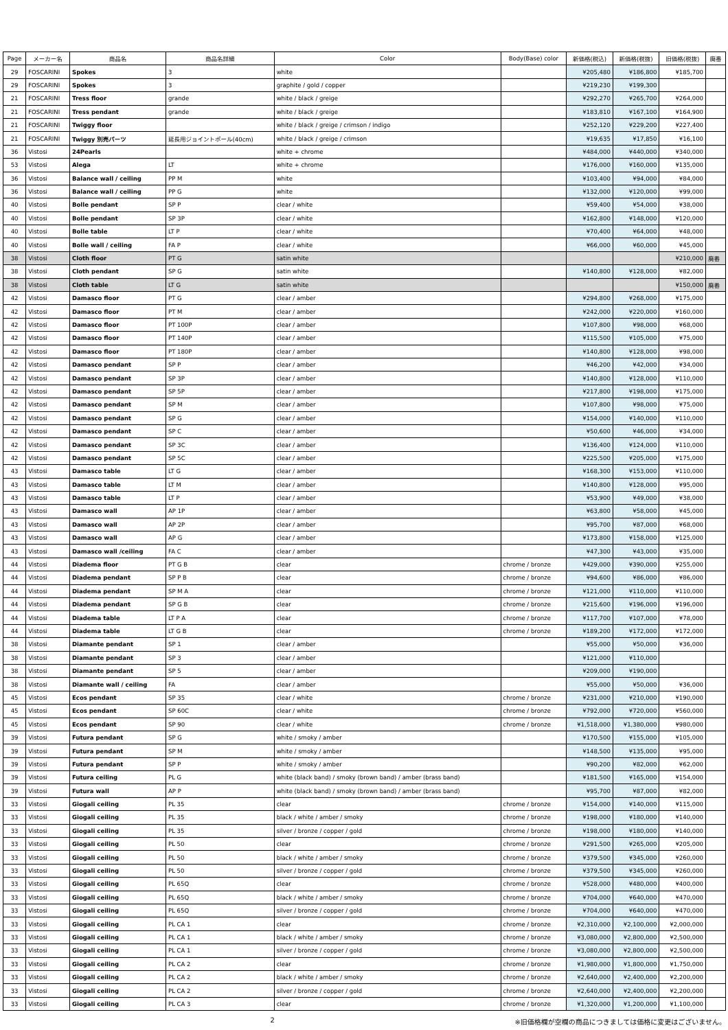| Page | メーカー名 | 商品名 | 商品名詳細 | Color | Body(Base) color | 新価格(税込) | 新価格(税抜) | 旧価格(税抜) | 廃番 |
| --- | --- | --- | --- | --- | --- | --- | --- | --- | --- |
| 29 | FOSCARINI | Spokes | 3 | white | | ¥205,480 | ¥186,800 | ¥185,700 | |
| 29 | FOSCARINI | Spokes | 3 | graphite / gold / copper | | ¥219,230 | ¥199,300 | | |
| 21 | FOSCARINI | Tress floor | grande | white / black / greige | | ¥292,270 | ¥265,700 | ¥264,000 | |
| 21 | FOSCARINI | Tress pendant | grande | white / black / greige | | ¥183,810 | ¥167,100 | ¥164,900 | |
| 21 | FOSCARINI | Twiggy floor | | white / black / greige / crimson / indigo | | ¥252,120 | ¥229,200 | ¥227,400 | |
| 21 | FOSCARINI | Twiggy 別売パーツ | 延長用ジョイントポール(40cm) | white / black / greige / crimson | | ¥19,635 | ¥17,850 | ¥16,100 | |
| 36 | Vistosi | 24Pearls | | white + chrome | | ¥484,000 | ¥440,000 | ¥340,000 | |
| 53 | Vistosi | Alega | LT | white + chrome | | ¥176,000 | ¥160,000 | ¥135,000 | |
| 36 | Vistosi | Balance wall / ceiling | PP M | white | | ¥103,400 | ¥94,000 | ¥84,000 | |
| 36 | Vistosi | Balance wall / ceiling | PP G | white | | ¥132,000 | ¥120,000 | ¥99,000 | |
| 40 | Vistosi | Bolle pendant | SP P | clear / white | | ¥59,400 | ¥54,000 | ¥38,000 | |
| 40 | Vistosi | Bolle pendant | SP 3P | clear / white | | ¥162,800 | ¥148,000 | ¥120,000 | |
| 40 | Vistosi | Bolle table | LT P | clear / white | | ¥70,400 | ¥64,000 | ¥48,000 | |
| 40 | Vistosi | Bolle wall / ceiling | FA P | clear / white | | ¥66,000 | ¥60,000 | ¥45,000 | |
| 38 | Vistosi | Cloth floor | PT G | satin white | | | | ¥210,000 | 廃番 |
| 38 | Vistosi | Cloth pendant | SP G | satin white | | ¥140,800 | ¥128,000 | ¥82,000 | |
| 38 | Vistosi | Cloth table | LT G | satin white | | | | ¥150,000 | 廃番 |
| 42 | Vistosi | Damasco floor | PT G | clear / amber | | ¥294,800 | ¥268,000 | ¥175,000 | |
| 42 | Vistosi | Damasco floor | PT M | clear / amber | | ¥242,000 | ¥220,000 | ¥160,000 | |
| 42 | Vistosi | Damasco floor | PT 100P | clear / amber | | ¥107,800 | ¥98,000 | ¥68,000 | |
| 42 | Vistosi | Damasco floor | PT 140P | clear / amber | | ¥115,500 | ¥105,000 | ¥75,000 | |
| 42 | Vistosi | Damasco floor | PT 180P | clear / amber | | ¥140,800 | ¥128,000 | ¥98,000 | |
| 42 | Vistosi | Damasco pendant | SP P | clear / amber | | ¥46,200 | ¥42,000 | ¥34,000 | |
| 42 | Vistosi | Damasco pendant | SP 3P | clear / amber | | ¥140,800 | ¥128,000 | ¥110,000 | |
| 42 | Vistosi | Damasco pendant | SP 5P | clear / amber | | ¥217,800 | ¥198,000 | ¥175,000 | |
| 42 | Vistosi | Damasco pendant | SP M | clear / amber | | ¥107,800 | ¥98,000 | ¥75,000 | |
| 42 | Vistosi | Damasco pendant | SP G | clear / amber | | ¥154,000 | ¥140,000 | ¥110,000 | |
| 42 | Vistosi | Damasco pendant | SP C | clear / amber | | ¥50,600 | ¥46,000 | ¥34,000 | |
| 42 | Vistosi | Damasco pendant | SP 3C | clear / amber | | ¥136,400 | ¥124,000 | ¥110,000 | |
| 42 | Vistosi | Damasco pendant | SP 5C | clear / amber | | ¥225,500 | ¥205,000 | ¥175,000 | |
| 43 | Vistosi | Damasco table | LT G | clear / amber | | ¥168,300 | ¥153,000 | ¥110,000 | |
| 43 | Vistosi | Damasco table | LT M | clear / amber | | ¥140,800 | ¥128,000 | ¥95,000 | |
| 43 | Vistosi | Damasco table | LT P | clear / amber | | ¥53,900 | ¥49,000 | ¥38,000 | |
| 43 | Vistosi | Damasco wall | AP 1P | clear / amber | | ¥63,800 | ¥58,000 | ¥45,000 | |
| 43 | Vistosi | Damasco wall | AP 2P | clear / amber | | ¥95,700 | ¥87,000 | ¥68,000 | |
| 43 | Vistosi | Damasco wall | AP G | clear / amber | | ¥173,800 | ¥158,000 | ¥125,000 | |
| 43 | Vistosi | Damasco wall /ceiling | FA C | clear / amber | | ¥47,300 | ¥43,000 | ¥35,000 | |
| 44 | Vistosi | Diadema floor | PT G B | clear | chrome / bronze | ¥429,000 | ¥390,000 | ¥255,000 | |
| 44 | Vistosi | Diadema pendant | SP P B | clear | chrome / bronze | ¥94,600 | ¥86,000 | ¥86,000 | |
| 44 | Vistosi | Diadema pendant | SP M A | clear | chrome / bronze | ¥121,000 | ¥110,000 | ¥110,000 | |
| 44 | Vistosi | Diadema pendant | SP G B | clear | chrome / bronze | ¥215,600 | ¥196,000 | ¥196,000 | |
| 44 | Vistosi | Diadema table | LT P A | clear | chrome / bronze | ¥117,700 | ¥107,000 | ¥78,000 | |
| 44 | Vistosi | Diadema table | LT G B | clear | chrome / bronze | ¥189,200 | ¥172,000 | ¥172,000 | |
| 38 | Vistosi | Diamante pendant | SP 1 | clear / amber | | ¥55,000 | ¥50,000 | ¥36,000 | |
| 38 | Vistosi | Diamante pendant | SP 3 | clear / amber | | ¥121,000 | ¥110,000 | | |
| 38 | Vistosi | Diamante pendant | SP 5 | clear / amber | | ¥209,000 | ¥190,000 | | |
| 38 | Vistosi | Diamante wall / ceiling | FA | clear / amber | | ¥55,000 | ¥50,000 | ¥36,000 | |
| 45 | Vistosi | Ecos pendant | SP 35 | clear / white | chrome / bronze | ¥231,000 | ¥210,000 | ¥190,000 | |
| 45 | Vistosi | Ecos pendant | SP 60C | clear / white | chrome / bronze | ¥792,000 | ¥720,000 | ¥560,000 | |
| 45 | Vistosi | Ecos pendant | SP 90 | clear / white | chrome / bronze | ¥1,518,000 | ¥1,380,000 | ¥980,000 | |
| 39 | Vistosi | Futura pendant | SP G | white / smoky / amber | | ¥170,500 | ¥155,000 | ¥105,000 | |
| 39 | Vistosi | Futura pendant | SP M | white / smoky / amber | | ¥148,500 | ¥135,000 | ¥95,000 | |
| 39 | Vistosi | Futura pendant | SP P | white / smoky / amber | | ¥90,200 | ¥82,000 | ¥62,000 | |
| 39 | Vistosi | Futura ceiling | PL G | white (black band) / smoky (brown band) / amber (brass band) | | ¥181,500 | ¥165,000 | ¥154,000 | |
| 39 | Vistosi | Futura wall | AP P | white (black band) / smoky (brown band) / amber (brass band) | | ¥95,700 | ¥87,000 | ¥82,000 | |
| 33 | Vistosi | Giogali ceiling | PL 35 | clear | chrome / bronze | ¥154,000 | ¥140,000 | ¥115,000 | |
| 33 | Vistosi | Giogali ceiling | PL 35 | black / white / amber / smoky | chrome / bronze | ¥198,000 | ¥180,000 | ¥140,000 | |
| 33 | Vistosi | Giogali ceiling | PL 35 | silver / bronze / copper / gold | chrome / bronze | ¥198,000 | ¥180,000 | ¥140,000 | |
| 33 | Vistosi | Giogali ceiling | PL 50 | clear | chrome / bronze | ¥291,500 | ¥265,000 | ¥205,000 | |
| 33 | Vistosi | Giogali ceiling | PL 50 | black / white / amber / smoky | chrome / bronze | ¥379,500 | ¥345,000 | ¥260,000 | |
| 33 | Vistosi | Giogali ceiling | PL 50 | silver / bronze / copper / gold | chrome / bronze | ¥379,500 | ¥345,000 | ¥260,000 | |
| 33 | Vistosi | Giogali ceiling | PL 65Q | clear | chrome / bronze | ¥528,000 | ¥480,000 | ¥400,000 | |
| 33 | Vistosi | Giogali ceiling | PL 65Q | black / white / amber / smoky | chrome / bronze | ¥704,000 | ¥640,000 | ¥470,000 | |
| 33 | Vistosi | Giogali ceiling | PL 65Q | silver / bronze / copper / gold | chrome / bronze | ¥704,000 | ¥640,000 | ¥470,000 | |
| 33 | Vistosi | Giogali ceiling | PL CA 1 | clear | chrome / bronze | ¥2,310,000 | ¥2,100,000 | ¥2,000,000 | |
| 33 | Vistosi | Giogali ceiling | PL CA 1 | black / white / amber / smoky | chrome / bronze | ¥3,080,000 | ¥2,800,000 | ¥2,500,000 | |
| 33 | Vistosi | Giogali ceiling | PL CA 1 | silver / bronze / copper / gold | chrome / bronze | ¥3,080,000 | ¥2,800,000 | ¥2,500,000 | |
| 33 | Vistosi | Giogali ceiling | PL CA 2 | clear | chrome / bronze | ¥1,980,000 | ¥1,800,000 | ¥1,750,000 | |
| 33 | Vistosi | Giogali ceiling | PL CA 2 | black / white / amber / smoky | chrome / bronze | ¥2,640,000 | ¥2,400,000 | ¥2,200,000 | |
| 33 | Vistosi | Giogali ceiling | PL CA 2 | silver / bronze / copper / gold | chrome / bronze | ¥2,640,000 | ¥2,400,000 | ¥2,200,000 | |
| 33 | Vistosi | Giogali ceiling | PL CA 3 | clear | chrome / bronze | ¥1,320,000 | ¥1,200,000 | ¥1,100,000 | |
2 ※旧価格欄が空欄の商品につきましては価格に変更はございません。